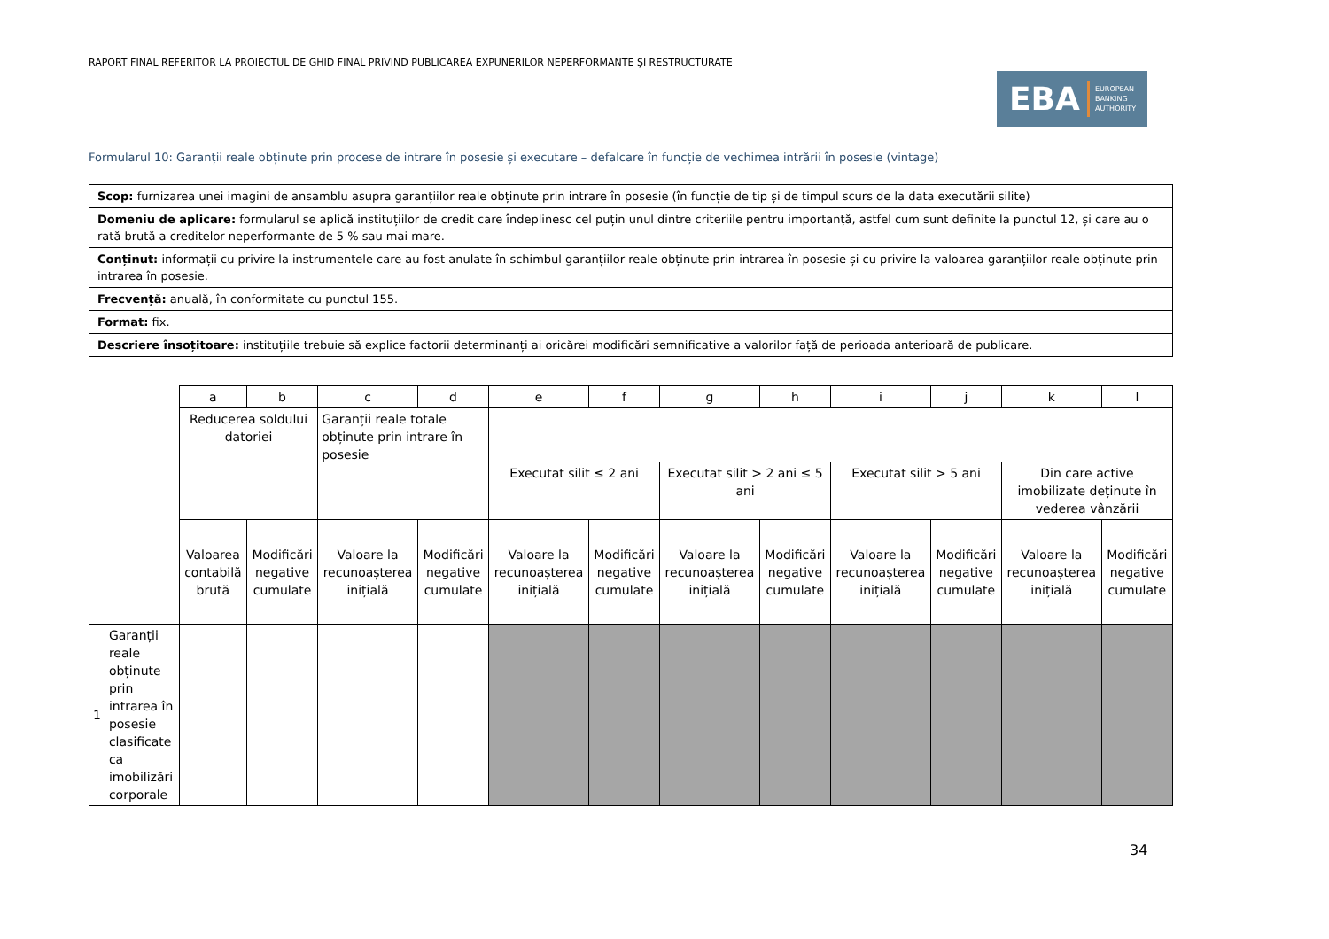RAPORT FINAL REFERITOR LA PROIECTUL DE GHID FINAL PRIVIND PUBLICAREA EXPUNERILOR NEPERFORMANTE ȘI RESTRUCTURATE
EBA EUROPEAN
BANKING
AUTHORITY
Formularul 10: Garanții reale obținute prin procese de intrare în posesie și executare – defalcare în funcție de vechimea intrării în posesie (vintage)
| Scop: furnizarea unei imagini de ansamblu asupra garanțiilor reale obținute prin intrare în posesie (în funcție de tip și de timpul scurs de la data executării silite) |
| Domeniu de aplicare: formularul se aplică instituțiilor de credit care îndeplinesc cel puțin unul dintre criteriile pentru importanță, astfel cum sunt definite la punctul 12, și care au o rată brută a creditelor neperformante de 5 % sau mai mare. |
| Conținut: informații cu privire la instrumentele care au fost anulate în schimbul garanțiilor reale obținute prin intrarea în posesie și cu privire la valoarea garanțiilor reale obținute prin intrarea în posesie. |
| Frecvență: anuală, în conformitate cu punctul 155. |
| Format: fix. |
| Descriere însoțitoare: instituțiile trebuie să explice factorii determinanți ai oricărei modificări semnificative a valorilor față de perioada anterioară de publicare. |
| | | a | b | c | d | e | f | g | h | i | j | k | l |
| | | Reducerea soldului datoriei | | Garanții reale totale obținute prin intrare în posesie | | | | | | | | | |
| | | | | | | Executat silit ≤ 2 ani | | Executat silit > 2 ani ≤ 5 ani | | Executat silit > 5 ani | | Din care active imobilizate deținute în vederea vânzării | |
| | | Valoarea contabilă brută | Modificări negative cumulate | Valoare la recunoașterea inițială | Modificări negative cumulate | Valoare la recunoașterea inițială | Modificări negative cumulate | Valoare la recunoașterea inițială | Modificări negative cumulate | Valoare la recunoașterea inițială | Modificări negative cumulate | Valoare la recunoașterea inițială | Modificări negative cumulate |
| 1 | Garanții reale obținute prin intrarea în posesie clasificate ca imobilizări corporale | | | | | | | | | | | | |
34